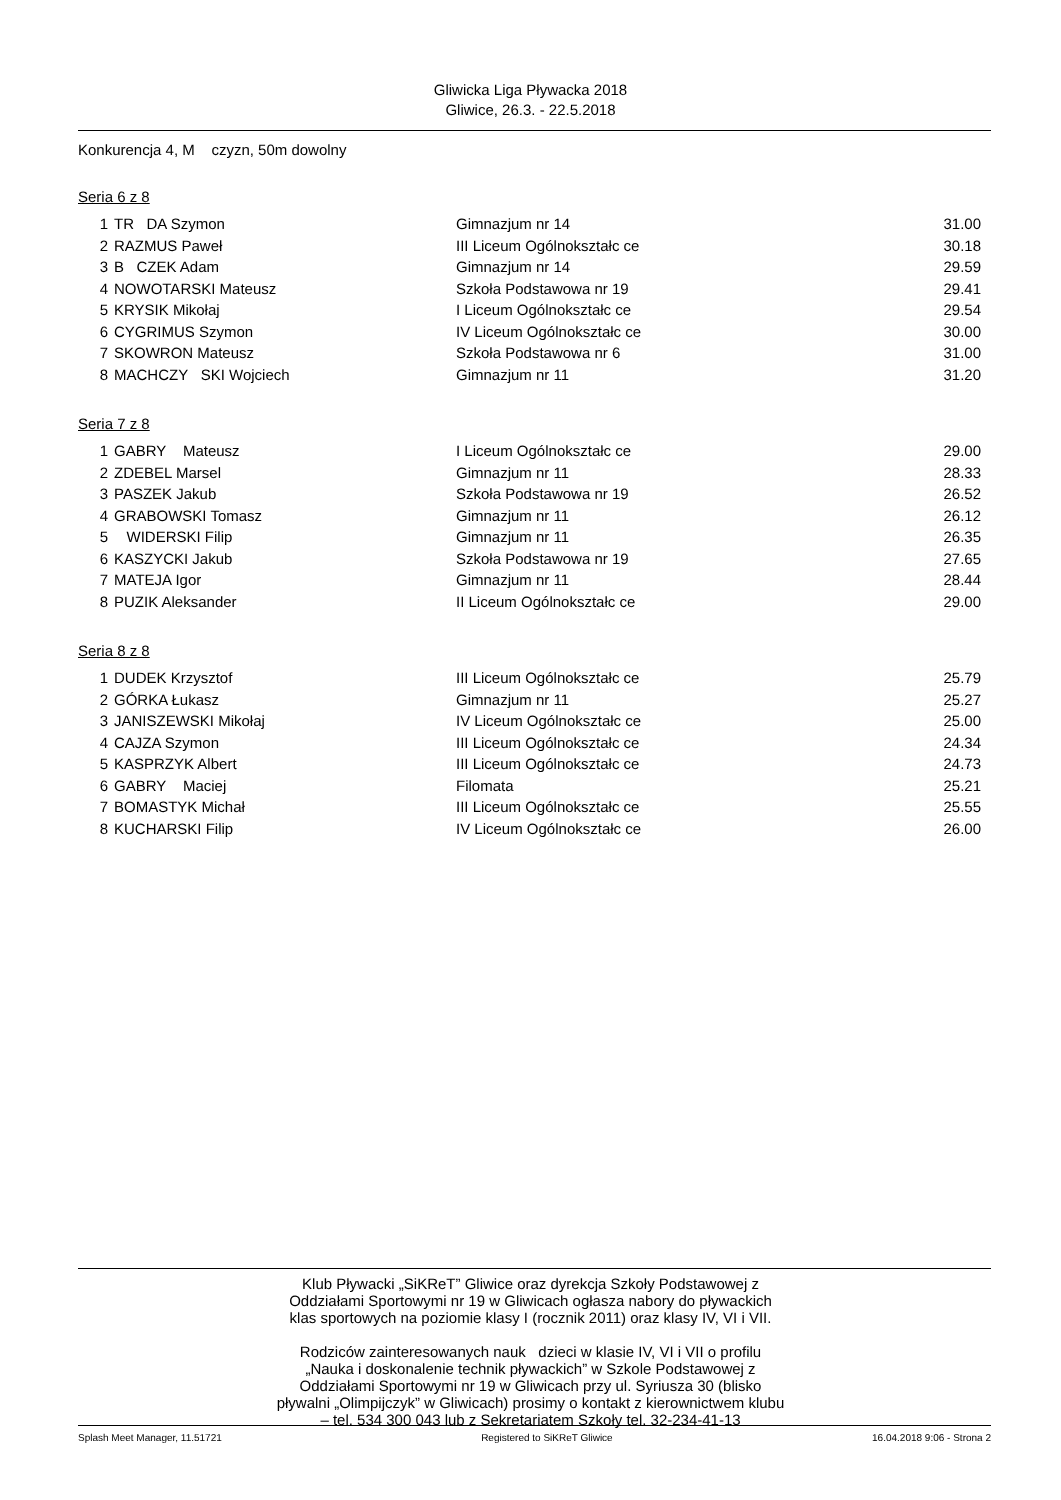Gliwicka Liga Pływacka 2018
Gliwice, 26.3. - 22.5.2018
Konkurencja 4, M czyzn, 50m dowolny
Seria 6 z 8
| 1 | TR DA Szymon | Gimnazjum nr 14 | 31.00 |
| 2 | RAZMUS Paweł | III Liceum Ogólnokształc ce | 30.18 |
| 3 | B CZEK Adam | Gimnazjum nr 14 | 29.59 |
| 4 | NOWOTARSKI Mateusz | Szkoła Podstawowa nr 19 | 29.41 |
| 5 | KRYSIK Mikołaj | I Liceum Ogólnokształc ce | 29.54 |
| 6 | CYGRIMUS Szymon | IV Liceum Ogólnokształc ce | 30.00 |
| 7 | SKOWRON Mateusz | Szkoła Podstawowa nr 6 | 31.00 |
| 8 | MACHCZY SKI Wojciech | Gimnazjum nr 11 | 31.20 |
Seria 7 z 8
| 1 | GABRY Mateusz | I Liceum Ogólnokształc ce | 29.00 |
| 2 | ZDEBEL Marsel | Gimnazjum nr 11 | 28.33 |
| 3 | PASZEK Jakub | Szkoła Podstawowa nr 19 | 26.52 |
| 4 | GRABOWSKI Tomasz | Gimnazjum nr 11 | 26.12 |
| 5 | WIDERSKI Filip | Gimnazjum nr 11 | 26.35 |
| 6 | KASZYCKI Jakub | Szkoła Podstawowa nr 19 | 27.65 |
| 7 | MATEJA Igor | Gimnazjum nr 11 | 28.44 |
| 8 | PUZIK Aleksander | II Liceum Ogólnokształc ce | 29.00 |
Seria 8 z 8
| 1 | DUDEK Krzysztof | III Liceum Ogólnokształc ce | 25.79 |
| 2 | GÓRKA Łukasz | Gimnazjum nr 11 | 25.27 |
| 3 | JANISZEWSKI Mikołaj | IV Liceum Ogólnokształc ce | 25.00 |
| 4 | CAJZA Szymon | III Liceum Ogólnokształc ce | 24.34 |
| 5 | KASPRZYK Albert | III Liceum Ogólnokształc ce | 24.73 |
| 6 | GABRY Maciej | Filomata | 25.21 |
| 7 | BOMASTYK Michał | III Liceum Ogólnokształc ce | 25.55 |
| 8 | KUCHARSKI Filip | IV Liceum Ogólnokształc ce | 26.00 |
Klub Pływacki „SiKReT” Gliwice oraz dyrekcja Szkoły Podstawowej z
Oddziałami Sportowymi nr 19 w Gliwicach ogłasza nabory do pływackich
klas sportowych na poziomie klasy I (rocznik 2011) oraz klasy IV, VI i VII.
Rodziców zainteresowanych nauk dzieci w klasie IV, VI i VII o profilu
„Nauka i doskonalenie technik pływackich” w Szkole Podstawowej z
Oddziałami Sportowymi nr 19 w Gliwicach przy ul. Syriusza 30 (blisko
pływalni „Olimpijczyk” w Gliwicach) prosimy o kontakt z kierownictwem klubu
– tel. 534 300 043 lub z Sekretariatem Szkoły tel. 32-234-41-13
Splash Meet Manager, 11.51721 Registered to SiKReT Gliwice 16.04.2018 9:06 - Strona 2